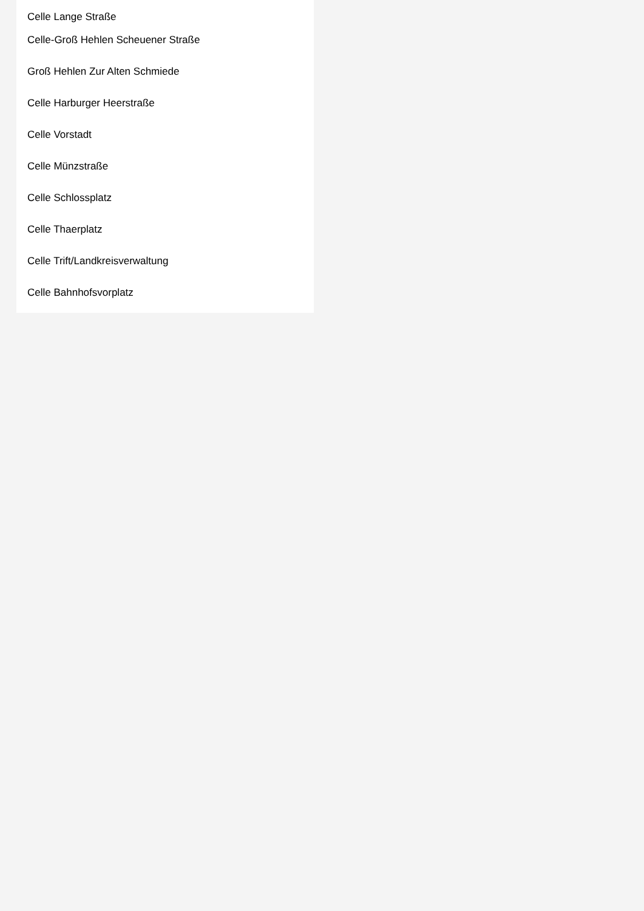Celle Lange Straße
Celle-Groß Hehlen Scheuener Straße
Groß Hehlen Zur Alten Schmiede
Celle Harburger Heerstraße
Celle Vorstadt
Celle Münzstraße
Celle Schlossplatz
Celle Thaerplatz
Celle Trift/Landkreisverwaltung
Celle Bahnhofsvorplatz